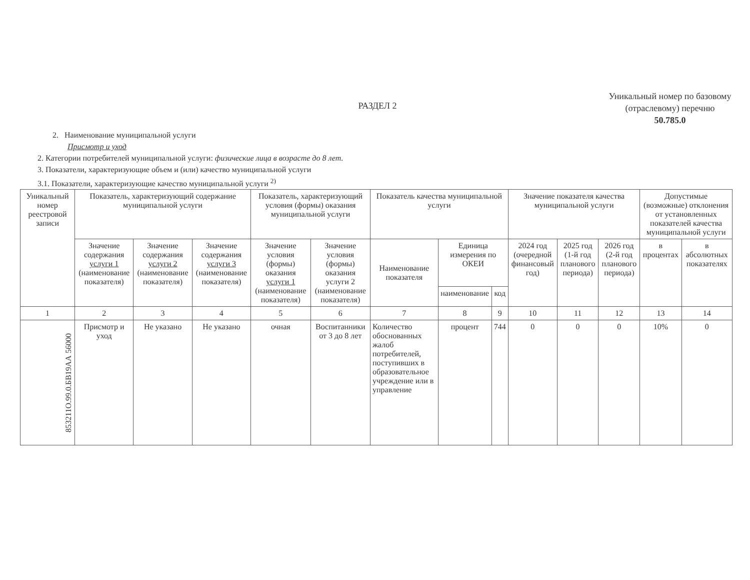РАЗДЕЛ 2
2. Наименование муниципальной услуги
Присмотр и уход
2. Категории потребителей муниципальной услуги: физические лица в возрасте до 8 лет.
3. Показатели, характеризующие объем и (или) качество муниципальной услуги
3.1. Показатели, характеризующие качество муниципальной услуги <sup>2)</sup>
Уникальный номер по базовому (отраслевому) перечню
50.785.0
| Уникальный номер реестровой записи | Показатель, характеризующий содержание муниципальной услуги | | | Показатель, характеризующий условия (формы) оказания муниципальной услуги | | Показатель качества муниципальной услуги | | | Значение показателя качества муниципальной услуги | | | Допустимые (возможные) отклонения от установленных показателей качества муниципальной услуги | |
| --- | --- | --- | --- | --- | --- | --- | --- | --- | --- | --- | --- | --- | --- |
| | Значение содержания услуги 1 (наименование показателя) | Значение содержания услуги 2 (наименование показателя) | Значение содержания услуги 3 (наименование показателя) | Значение условия (формы) оказания услуги 1 (наименование показателя) | Значение условия (формы) оказания услуги 2 (наименование показателя) | Наименование показателя | Единица измерения по ОКЕИ | | 2024 год (очередной финансовый год) | 2025 год (1-й год планового периода) | 2026 год (2-й год планового периода) | в процентах | в абсолютных показателях |
| | | | | | | | наименование | код | | | | | |
| 1 | 2 | 3 | 4 | 5 | 6 | 7 | 8 | 9 | 10 | 11 | 12 | 13 | 14 |
| 853211О.99.0.БВ19АА 56000 | Присмотр и уход | Не указано | Не указано | очная | Воспитанники от 3 до 8 лет | Количество обоснованных жалоб потребителей, поступивших в образовательное учреждение или в управление | процент | 744 | 0 | 0 | 0 | 10% | 0 |